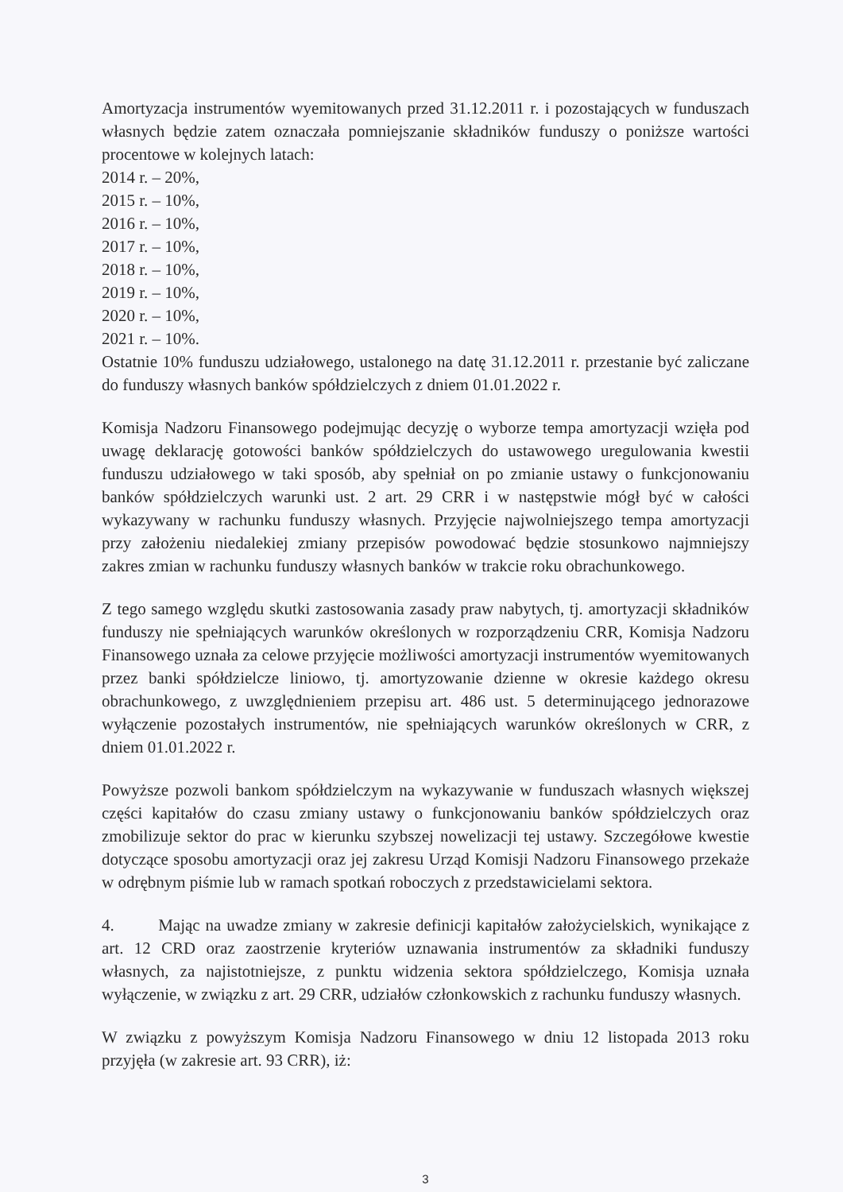Amortyzacja instrumentów wyemitowanych przed 31.12.2011 r. i pozostających w funduszach własnych będzie zatem oznaczała pomniejszanie składników funduszy o poniższe wartości procentowe w kolejnych latach:
2014 r. – 20%,
2015 r. – 10%,
2016 r. – 10%,
2017 r. – 10%,
2018 r. – 10%,
2019 r. – 10%,
2020 r. – 10%,
2021 r. – 10%.
Ostatnie 10% funduszu udziałowego, ustalonego na datę 31.12.2011 r. przestanie być zaliczane do funduszy własnych banków spółdzielczych z dniem 01.01.2022 r.
Komisja Nadzoru Finansowego podejmując decyzję o wyborze tempa amortyzacji wzięła pod uwagę deklarację gotowości banków spółdzielczych do ustawowego uregulowania kwestii funduszu udziałowego w taki sposób, aby spełniał on po zmianie ustawy o funkcjonowaniu banków spółdzielczych warunki ust. 2 art. 29 CRR i w następstwie mógł być w całości wykazywany w rachunku funduszy własnych. Przyjęcie najwolniejszego tempa amortyzacji przy założeniu niedalekiej zmiany przepisów powodować będzie stosunkowo najmniejszy zakres zmian w rachunku funduszy własnych banków w trakcie roku obrachunkowego.
Z tego samego względu skutki zastosowania zasady praw nabytych, tj. amortyzacji składników funduszy nie spełniających warunków określonych w rozporządzeniu CRR, Komisja Nadzoru Finansowego uznała za celowe przyjęcie możliwości amortyzacji instrumentów wyemitowanych przez banki spółdzielcze liniowo, tj. amortyzowanie dzienne w okresie każdego okresu obrachunkowego, z uwzględnieniem przepisu art. 486 ust. 5 determinującego jednorazowe wyłączenie pozostałych instrumentów, nie spełniających warunków określonych w CRR, z dniem 01.01.2022 r.
Powyższe pozwoli bankom spółdzielczym na wykazywanie w funduszach własnych większej części kapitałów do czasu zmiany ustawy o funkcjonowaniu banków spółdzielczych oraz zmobilizuje sektor do prac w kierunku szybszej nowelizacji tej ustawy. Szczegółowe kwestie dotyczące sposobu amortyzacji oraz jej zakresu Urząd Komisji Nadzoru Finansowego przekaże w odrębnym piśmie lub w ramach spotkań roboczych z przedstawicielami sektora.
4. Mając na uwadze zmiany w zakresie definicji kapitałów założycielskich, wynikające z art. 12 CRD oraz zaostrzenie kryteriów uznawania instrumentów za składniki funduszy własnych, za najistotniejsze, z punktu widzenia sektora spółdzielczego, Komisja uznała wyłączenie, w związku z art. 29 CRR, udziałów członkowskich z rachunku funduszy własnych.
W związku z powyższym Komisja Nadzoru Finansowego w dniu 12 listopada 2013 roku przyjęła (w zakresie art. 93 CRR), iż:
3